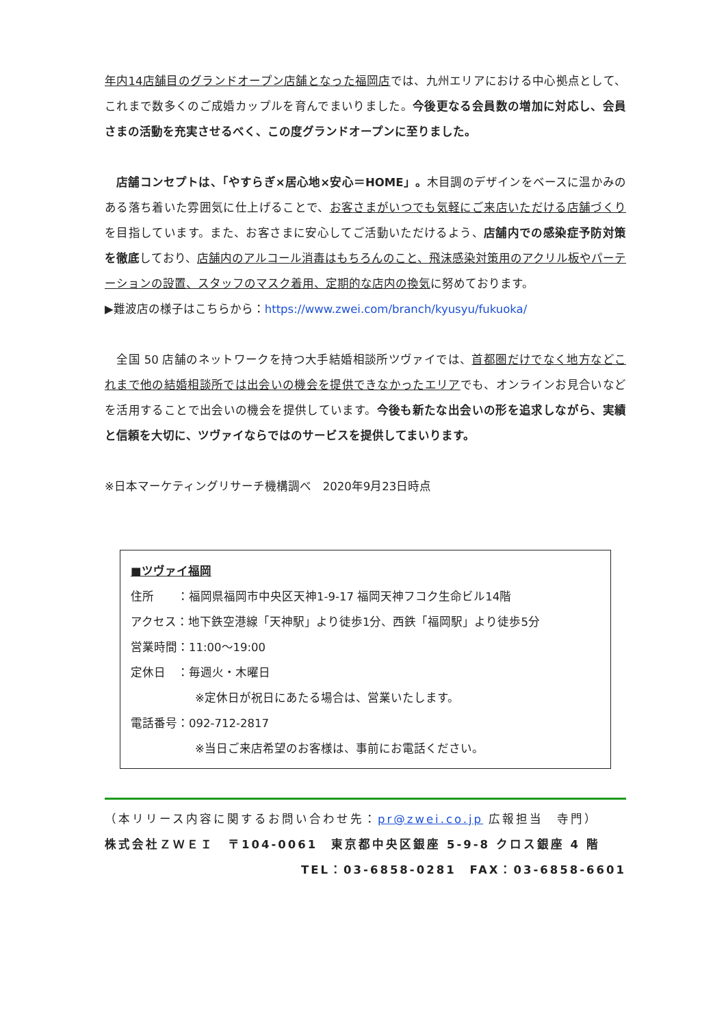年内14店舗目のグランドオープン店舗となった福岡店では、九州エリアにおける中心拠点として、これまで数多くのご成婚カップルを育んでまいりました。今後更なる会員数の増加に対応し、会員さまの活動を充実させるべく、この度グランドオープンに至りました。
　店舗コンセプトは、「やすらぎ×居心地×安心＝HOME」。木目調のデザインをベースに温かみのある落ち着いた雰囲気に仕上げることで、お客さまがいつでも気軽にご来店いただける店舗づくりを目指しています。また、お客さまに安心してご活動いただけるよう、店舗内での感染症予防対策を徹底しており、店舗内のアルコール消毒はもちろんのこと、飛沫感染対策用のアクリル板やパーテーションの設置、スタッフのマスク着用、定期的な店内の換気に努めております。
▶難波店の様子はこちらから：https://www.zwei.com/branch/kyusyu/fukuoka/
　全国 50 店舗のネットワークを持つ大手結婚相談所ツヴァイでは、首都圏だけでなく地方などこれまで他の結婚相談所では出会いの機会を提供できなかったエリアでも、オンラインお見合いなどを活用することで出会いの機会を提供しています。今後も新たな出会いの形を追求しながら、実績と信頼を大切に、ツヴァイならではのサービスを提供してまいります。
※日本マーケティングリサーチ機構調べ　2020年9月23日時点
■ツヴァイ福岡
住所　　：福岡県福岡市中央区天神1-9-17 福岡天神フコク生命ビル14階
アクセス：地下鉄空港線「天神駅」より徒歩1分、西鉄「福岡駅」より徒歩5分
営業時間：11:00～19:00
定休日　：毎週火・木曜日
※定休日が祝日にあたる場合は、営業いたします。
電話番号：092-712-2817
※当日ご来店希望のお客様は、事前にお電話ください。
（本リリース内容に関するお問い合わせ先：pr@zwei.co.jp 広報担当　寺門）
株式会社ＺＷＥＩ　〒104-0061　東京都中央区銀座 5-9-8 クロス銀座 4 階
TEL：03-6858-0281　FAX：03-6858-6601